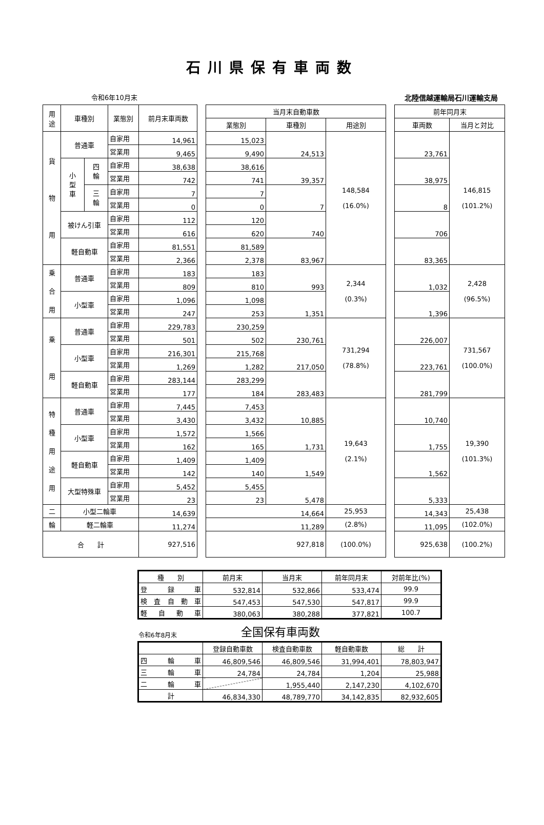石川県保有車両数
令和6年10月末 北陸信越運輸局石川運輸支局
| 用 途 | 車種別 | | 業態別 | 前月末車両数 | | 当月末自動車数 | | | | 前年同月末 | |
| | | | | | | 業態別 | 車種別 | 用途別 | | 車両数 | 当月と対比 |
| 貨 物 用 | 普通車 | | 自家用 | 14,961 | | 15,023 | 24,513 | 148,584 (16.0%) | | 23,761 | 146,815 (101.2%) |
| | | | 営業用 | 9,465 | | 9,490 | | | | | |
| | 小 型 車 | 四 輪 | 自家用 | 38,638 | | 38,616 | 39,357 | | | 38,975 | |
| | | | 営業用 | 742 | | 741 | | | | | |
| | | 三 輪 | 自家用 | 7 | | 7 | 7 | | | 8 | |
| | | | 営業用 | 0 | | 0 | | | | | |
| | 被けん引車 | | 自家用 | 112 | | 120 | 740 | | | 706 | |
| | | | 営業用 | 616 | | 620 | | | | | |
| | 軽自動車 | | 自家用 | 81,551 | | 81,589 | 83,967 | | | 83,365 | |
| | | | 営業用 | 2,366 | | 2,378 | | | | | |
| 乗 合 用 | 普通車 | | 自家用 | 183 | | 183 | 993 | 2,344 (0.3%) | | 1,032 | 2,428 (96.5%) |
| | | | 営業用 | 809 | | 810 | | | | | |
| | 小型車 | | 自家用 | 1,096 | | 1,098 | 1,351 | | | 1,396 | |
| | | | 営業用 | 247 | | 253 | | | | | |
| 乗 用 | 普通車 | | 自家用 | 229,783 | | 230,259 | 230,761 | 731,294 (78.8%) | | 226,007 | 731,567 (100.0%) |
| | | | 営業用 | 501 | | 502 | | | | | |
| | 小型車 | | 自家用 | 216,301 | | 215,768 | 217,050 | | | 223,761 | |
| | | | 営業用 | 1,269 | | 1,282 | | | | | |
| | 軽自動車 | | 自家用 | 283,144 | | 283,299 | 283,483 | | | 281,799 | |
| | | | 営業用 | 177 | | 184 | | | | | |
| 特 種 用 途 用 | 普通車 | | 自家用 | 7,445 | | 7,453 | 10,885 | 19,643 (2.1%) | | 10,740 | 19,390 (101.3%) |
| | | | 営業用 | 3,430 | | 3,432 | | | | | |
| | 小型車 | | 自家用 | 1,572 | | 1,566 | 1,731 | | | 1,755 | |
| | | | 営業用 | 162 | | 165 | | | | | |
| | 軽自動車 | | 自家用 | 1,409 | | 1,409 | 1,549 | | | 1,562 | |
| | | | 営業用 | 142 | | 140 | | | | | |
| | 大型特殊車 | | 自家用 | 5,452 | | 5,455 | 5,478 | | | 5,333 | |
| | | | 営業用 | 23 | | 23 | | | | | |
| 二 | 小型二輪車 | | | 14,639 | | 14,664 | | 25,953 | | 14,343 | 25,438 |
| 輪 | 軽二輪車 | | | 11,274 | | 11,289 | | (2.8%) | | 11,095 | (102.0%) |
| 合 計 | | | | 927,516 | | 927,818 | | (100.0%) | | 925,638 | (100.2%) |
| 種 別 | 前月末 | 当月末 | 前年同月末 | 対前年比(%) |
| 登 録 車 | 532,814 | 532,866 | 533,474 | 99.9 |
| 検 査 自 動 車 | 547,453 | 547,530 | 547,817 | 99.9 |
| 軽 自 動 車 | 380,063 | 380,288 | 377,821 | 100.7 |
令和6年8月末 全国保有車両数
| | 登録自動車数 | 検査自動車数 | 軽自動車数 | 総 計 |
| 四 輪 車 | 46,809,546 | 46,809,546 | 31,994,401 | 78,803,947 |
| 三 輪 車 | 24,784 | 24,784 | 1,204 | 25,988 |
| 二 輪 車 | | 1,955,440 | 2,147,230 | 4,102,670 |
| 計 | 46,834,330 | 48,789,770 | 34,142,835 | 82,932,605 |